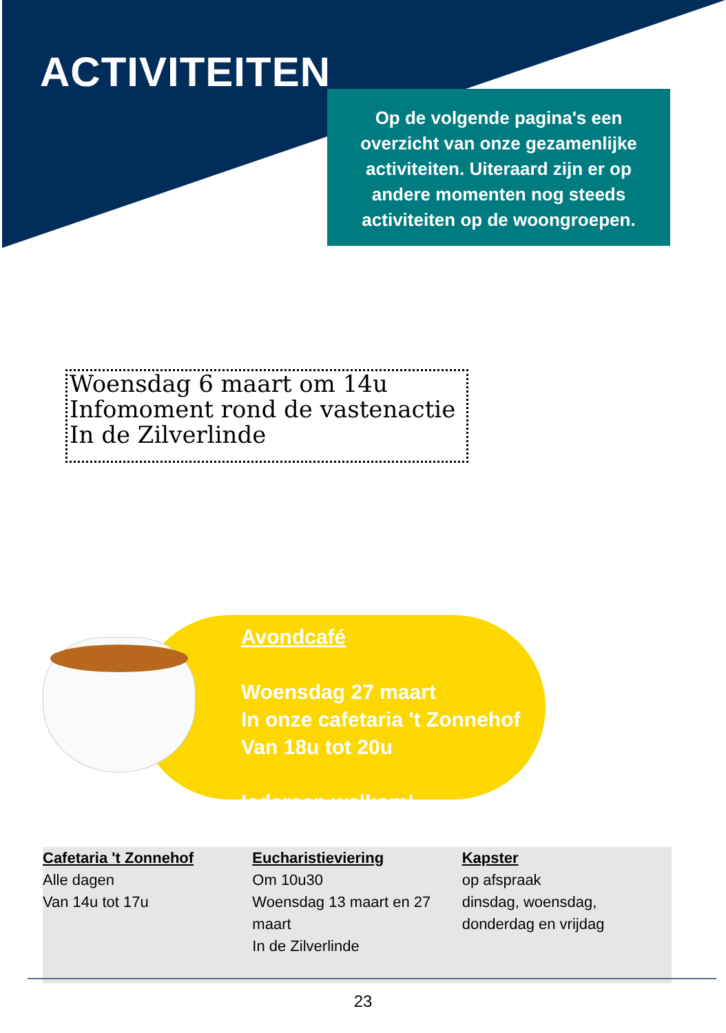ACTIVITEITEN
Op de volgende pagina's een overzicht van onze gezamenlijke activiteiten. Uiteraard zijn er op andere momenten nog steeds activiteiten op de woongroepen.
Woensdag 6 maart om 14u
Infomoment rond de vastenactie
In de Zilverlinde
Avondcafé
Woensdag 27 maart
In onze cafetaria 't Zonnehof
Van 18u tot 20u
Iedereen welkom!
Cafetaria 't Zonnehof
Alle dagen
Van 14u tot 17u
Eucharistieviering
Om 10u30
Woensdag 13 maart en 27 maart
In de Zilverlinde
Kapster
op afspraak
dinsdag, woensdag, donderdag en vrijdag
23